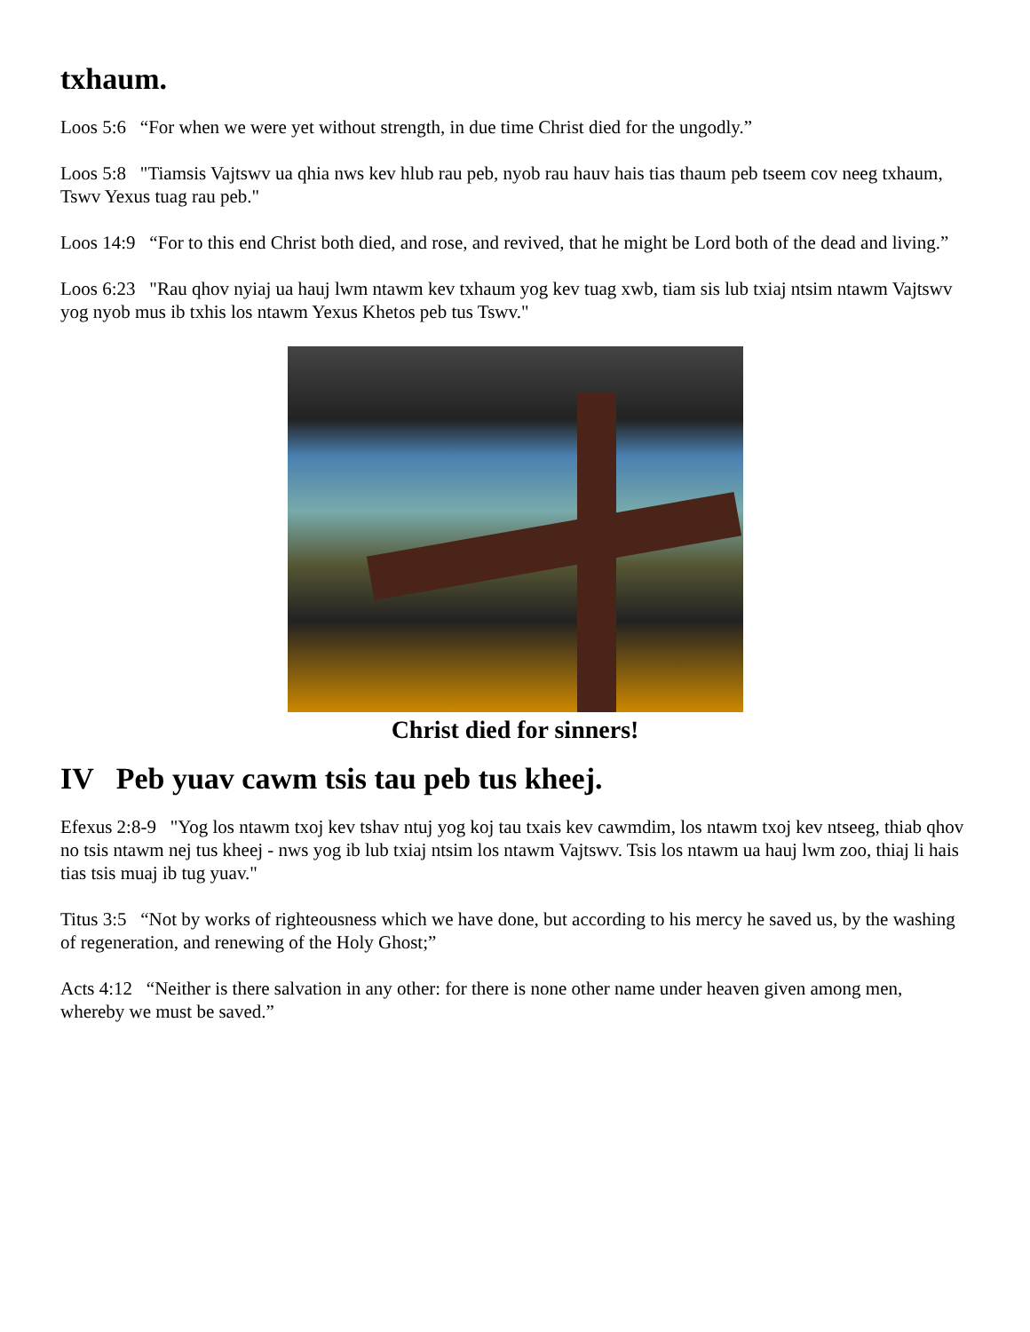txhaum.
Loos 5:6 “For when we were yet without strength, in due time Christ died for the ungodly.”
Loos 5:8 "Tiamsis Vajtswv ua qhia nws kev hlub rau peb, nyob rau hauv hais tias thaum peb tseem cov neeg txhaum, Tswv Yexus tuag rau peb."
Loos 14:9 “For to this end Christ both died, and rose, and revived, that he might be Lord both of the dead and living.”
Loos 6:23 "Rau qhov nyiaj ua hauj lwm ntawm kev txhaum yog kev tuag xwb, tiam sis lub txiaj ntsim ntawm Vajtswv yog nyob mus ib txhis los ntawm Yexus Khetos peb tus Tswv."
Christ died for sinners!
IV Peb yuav cawm tsis tau peb tus kheej.
Efexus 2:8-9 "Yog los ntawm txoj kev tshav ntuj yog koj tau txais kev cawmdim, los ntawm txoj kev ntseeg, thiab qhov no tsis ntawm nej tus kheej - nws yog ib lub txiaj ntsim los ntawm Vajtswv. Tsis los ntawm ua hauj lwm zoo, thiaj li hais tias tsis muaj ib tug yuav."
Titus 3:5 “Not by works of righteousness which we have done, but according to his mercy he saved us, by the washing of regeneration, and renewing of the Holy Ghost;”
Acts 4:12 “Neither is there salvation in any other: for there is none other name under heaven given among men, whereby we must be saved.”